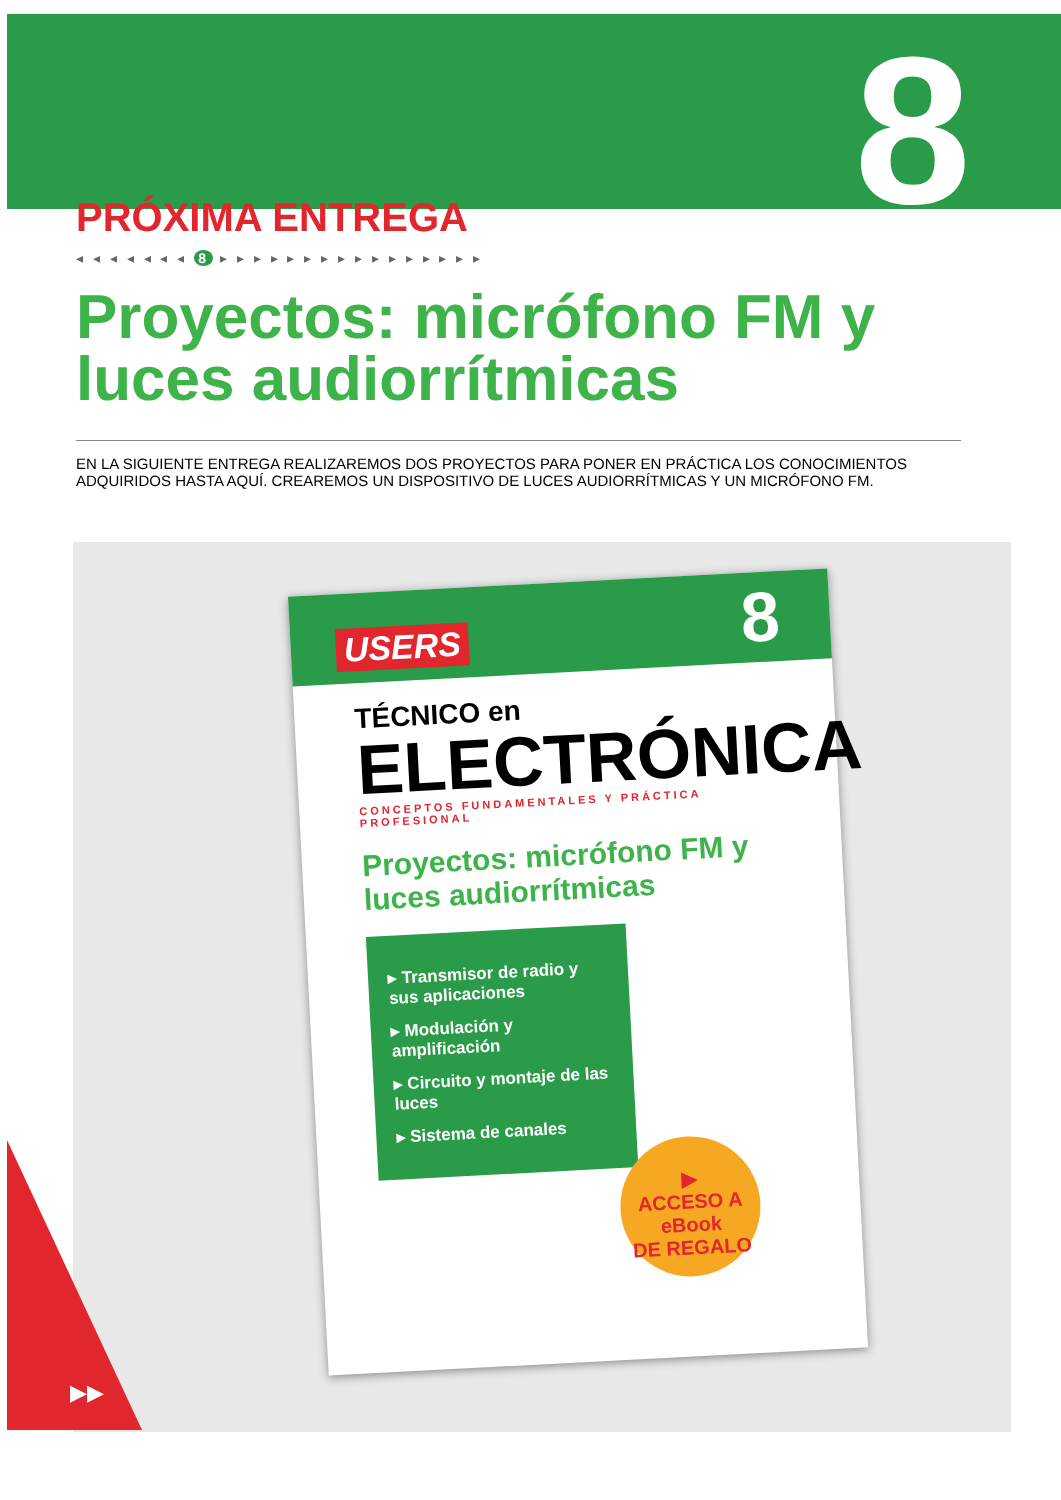8
PRÓXIMA ENTREGA
◂ ◂ ◂ ◂ ◂ ◂ ◂ 8 ▸ ▸ ▸ ▸ ▸ ▸ ▸ ▸ ▸ ▸ ▸ ▸ ▸ ▸ ▸ ▸
Proyectos: micrófono FM y luces audiorrítmicas
EN LA SIGUIENTE ENTREGA REALIZAREMOS DOS PROYECTOS PARA PONER EN PRÁCTICA LOS CONOCIMIENTOS ADQUIRIDOS HASTA AQUÍ. CREAREMOS UN DISPOSITIVO DE LUCES AUDIORRÍTMICAS Y UN MICRÓFONO FM.
USERS 8
TÉCNICO en
ELECTRÓNICA
CONCEPTOS FUNDAMENTALES Y PRÁCTICA PROFESIONAL
Proyectos: micrófono FM y luces audiorrítmicas
▸ Transmisor de radio y sus aplicaciones
▸ Modulación y amplificación
▸ Circuito y montaje de las luces
▸ Sistema de canales
▶
ACCESO A
eBook
DE REGALO
▶▶